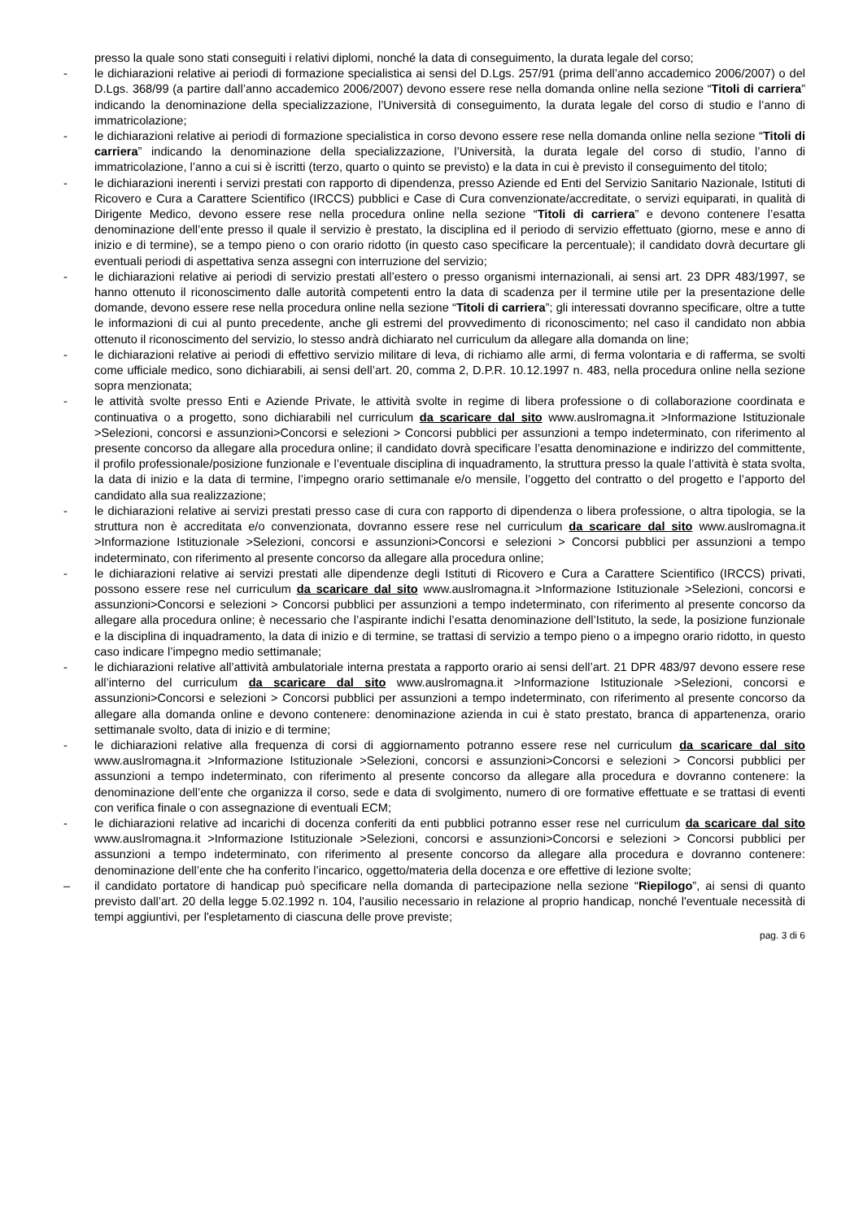presso la quale sono stati conseguiti i relativi diplomi, nonché la data di conseguimento, la durata legale del corso;
- le dichiarazioni relative ai periodi di formazione specialistica ai sensi del D.Lgs. 257/91 (prima dell’anno accademico 2006/2007) o del D.Lgs. 368/99 (a partire dall’anno accademico 2006/2007) devono essere rese nella domanda online nella sezione “Titoli di carriera” indicando la denominazione della specializzazione, l’Università di conseguimento, la durata legale del corso di studio e l’anno di immatricolazione;
- le dichiarazioni relative ai periodi di formazione specialistica in corso devono essere rese nella domanda online nella sezione “Titoli di carriera” indicando la denominazione della specializzazione, l’Università, la durata legale del corso di studio, l’anno di immatricolazione, l’anno a cui si è iscritti (terzo, quarto o quinto se previsto) e la data in cui è previsto il conseguimento del titolo;
- le dichiarazioni inerenti i servizi prestati con rapporto di dipendenza, presso Aziende ed Enti del Servizio Sanitario Nazionale, Istituti di Ricovero e Cura a Carattere Scientifico (IRCCS) pubblici e Case di Cura convenzionate/accreditate, o servizi equiparati, in qualità di Dirigente Medico, devono essere rese nella procedura online nella sezione “Titoli di carriera” e devono contenere l’esatta denominazione dell’ente presso il quale il servizio è prestato, la disciplina ed il periodo di servizio effettuato (giorno, mese e anno di inizio e di termine), se a tempo pieno o con orario ridotto (in questo caso specificare la percentuale); il candidato dovrà decurtare gli eventuali periodi di aspettativa senza assegni con interruzione del servizio;
- le dichiarazioni relative ai periodi di servizio prestati all’estero o presso organismi internazionali, ai sensi art. 23 DPR 483/1997, se hanno ottenuto il riconoscimento dalle autorità competenti entro la data di scadenza per il termine utile per la presentazione delle domande, devono essere rese nella procedura online nella sezione “Titoli di carriera”; gli interessati dovranno specificare, oltre a tutte le informazioni di cui al punto precedente, anche gli estremi del provvedimento di riconoscimento; nel caso il candidato non abbia ottenuto il riconoscimento del servizio, lo stesso andrà dichiarato nel curriculum da allegare alla domanda on line;
- le dichiarazioni relative ai periodi di effettivo servizio militare di leva, di richiamo alle armi, di ferma volontaria e di rafferma, se svolti come ufficiale medico, sono dichiarabili, ai sensi dell’art. 20, comma 2, D.P.R. 10.12.1997 n. 483, nella procedura online nella sezione sopra menzionata;
- le attività svolte presso Enti e Aziende Private, le attività svolte in regime di libera professione o di collaborazione coordinata e continuativa o a progetto, sono dichiarabili nel curriculum da scaricare dal sito www.auslromagna.it >Informazione Istituzionale >Selezioni, concorsi e assunzioni>Concorsi e selezioni > Concorsi pubblici per assunzioni a tempo indeterminato, con riferimento al presente concorso da allegare alla procedura online; il candidato dovrà specificare l’esatta denominazione e indirizzo del committente, il profilo professionale/posizione funzionale e l’eventuale disciplina di inquadramento, la struttura presso la quale l’attività è stata svolta, la data di inizio e la data di termine, l’impegno orario settimanale e/o mensile, l’oggetto del contratto o del progetto e l’apporto del candidato alla sua realizzazione;
- le dichiarazioni relative ai servizi prestati presso case di cura con rapporto di dipendenza o libera professione, o altra tipologia, se la struttura non è accreditata e/o convenzionata, dovranno essere rese nel curriculum da scaricare dal sito www.auslromagna.it >Informazione Istituzionale >Selezioni, concorsi e assunzioni>Concorsi e selezioni > Concorsi pubblici per assunzioni a tempo indeterminato, con riferimento al presente concorso da allegare alla procedura online;
- le dichiarazioni relative ai servizi prestati alle dipendenze degli Istituti di Ricovero e Cura a Carattere Scientifico (IRCCS) privati, possono essere rese nel curriculum da scaricare dal sito www.auslromagna.it >Informazione Istituzionale >Selezioni, concorsi e assunzioni>Concorsi e selezioni > Concorsi pubblici per assunzioni a tempo indeterminato, con riferimento al presente concorso da allegare alla procedura online; è necessario che l’aspirante indichi l’esatta denominazione dell’Istituto, la sede, la posizione funzionale e la disciplina di inquadramento, la data di inizio e di termine, se trattasi di servizio a tempo pieno o a impegno orario ridotto, in questo caso indicare l’impegno medio settimanale;
- le dichiarazioni relative all’attività ambulatoriale interna prestata a rapporto orario ai sensi dell’art. 21 DPR 483/97 devono essere rese all’interno del curriculum da scaricare dal sito www.auslromagna.it >Informazione Istituzionale >Selezioni, concorsi e assunzioni>Concorsi e selezioni > Concorsi pubblici per assunzioni a tempo indeterminato, con riferimento al presente concorso da allegare alla domanda online e devono contenere: denominazione azienda in cui è stato prestato, branca di appartenenza, orario settimanale svolto, data di inizio e di termine;
- le dichiarazioni relative alla frequenza di corsi di aggiornamento potranno essere rese nel curriculum da scaricare dal sito www.auslromagna.it >Informazione Istituzionale >Selezioni, concorsi e assunzioni>Concorsi e selezioni > Concorsi pubblici per assunzioni a tempo indeterminato, con riferimento al presente concorso da allegare alla procedura e dovranno contenere: la denominazione dell’ente che organizza il corso, sede e data di svolgimento, numero di ore formative effettuate e se trattasi di eventi con verifica finale o con assegnazione di eventuali ECM;
- le dichiarazioni relative ad incarichi di docenza conferiti da enti pubblici potranno esser rese nel curriculum da scaricare dal sito www.auslromagna.it >Informazione Istituzionale >Selezioni, concorsi e assunzioni>Concorsi e selezioni > Concorsi pubblici per assunzioni a tempo indeterminato, con riferimento al presente concorso da allegare alla procedura e dovranno contenere: denominazione dell’ente che ha conferito l’incarico, oggetto/materia della docenza e ore effettive di lezione svolte;
– il candidato portatore di handicap può specificare nella domanda di partecipazione nella sezione “Riepilogo”, ai sensi di quanto previsto dall’art. 20 della legge 5.02.1992 n. 104, l'ausilio necessario in relazione al proprio handicap, nonché l'eventuale necessità di tempi aggiuntivi, per l'espletamento di ciascuna delle prove previste;
pag. 3 di 6